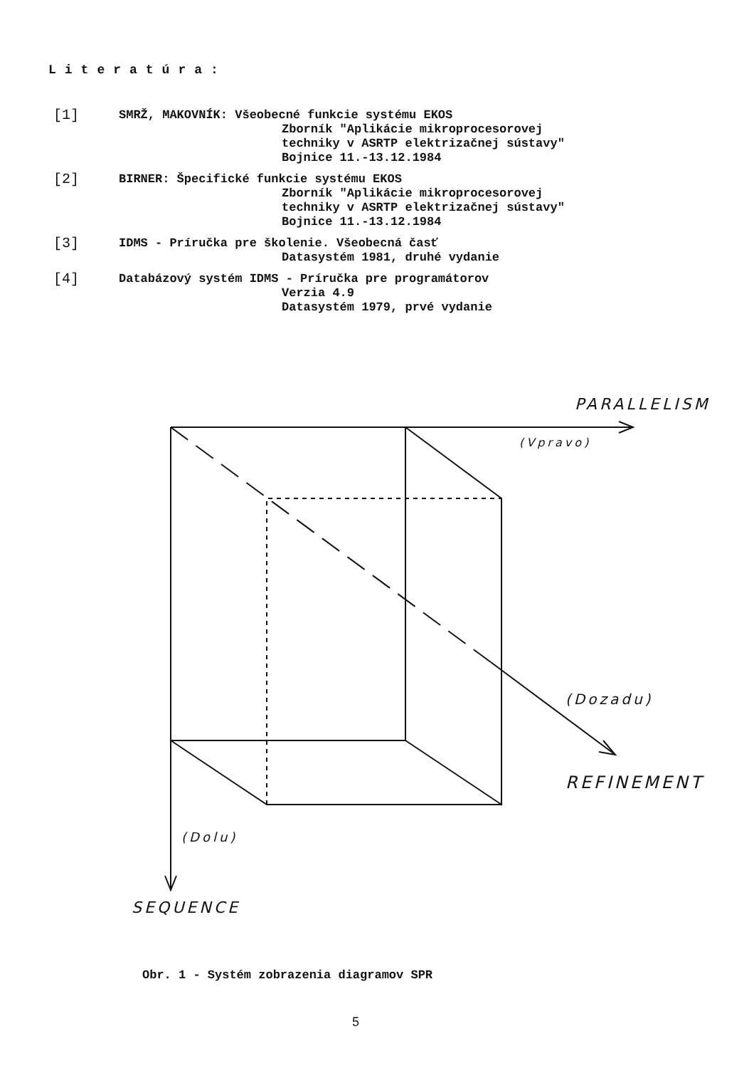Literatúra:
[1]
SMRŽ, MAKOVNÍK: Všeobecné funkcie systému EKOS
Zborník "Aplikácie mikroprocesorovej
techniky v ASRTP elektrizačnej sústavy"
Bojnice 11.-13.12.1984
[2]
BIRNER: Špecifické funkcie systému EKOS
Zborník "Aplikácie mikroprocesorovej
techniky v ASRTP elektrizačnej sústavy"
Bojnice 11.-13.12.1984
[3]
IDMS - Príručka pre školenie. Všeobecná časť
Datasystém 1981, druhé vydanie
[4]
Databázový systém IDMS - Príručka pre programátorov
Verzia 4.9
Datasystém 1979, prvé vydanie
PARALLELISM
(Vpravo)
(Dozadu)
REFINEMENT
(Dolu)
SEQUENCE
Obr. 1 - Systém zobrazenia diagramov SPR
5